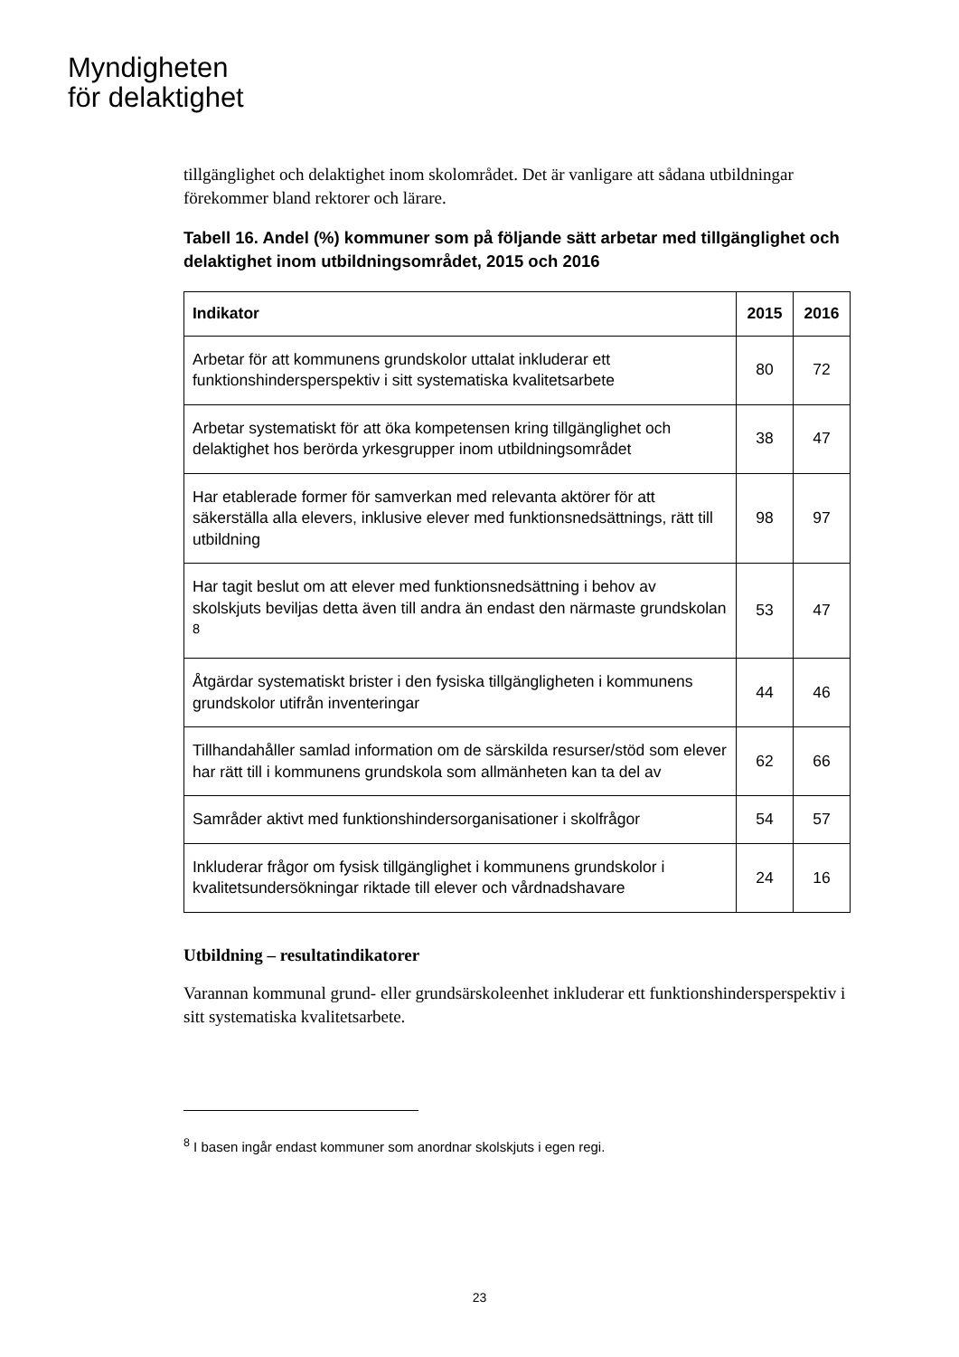Myndigheten
för delaktighet
tillgänglighet och delaktighet inom skolområdet. Det är vanligare att sådana utbildningar förekommer bland rektorer och lärare.
Tabell 16. Andel (%) kommuner som på följande sätt arbetar med tillgänglighet och delaktighet inom utbildningsområdet, 2015 och 2016
| Indikator | 2015 | 2016 |
| --- | --- | --- |
| Arbetar för att kommunens grundskolor uttalat inkluderar ett funktionshindersperspektiv i sitt systematiska kvalitetsarbete | 80 | 72 |
| Arbetar systematiskt för att öka kompetensen kring tillgänglighet och delaktighet hos berörda yrkesgrupper inom utbildningsområdet | 38 | 47 |
| Har etablerade former för samverkan med relevanta aktörer för att säkerställa alla elevers, inklusive elever med funktionsnedsättnings, rätt till utbildning | 98 | 97 |
| Har tagit beslut om att elever med funktionsnedsättning i behov av skolskjuts beviljas detta även till andra än endast den närmaste grundskolan <sup>8</sup> | 53 | 47 |
| Åtgärdar systematiskt brister i den fysiska tillgängligheten i kommunens grundskolor utifrån inventeringar | 44 | 46 |
| Tillhandahåller samlad information om de särskilda resurser/stöd som elever har rätt till i kommunens grundskola som allmänheten kan ta del av | 62 | 66 |
| Samråder aktivt med funktionshindersorganisationer i skolfrågor | 54 | 57 |
| Inkluderar frågor om fysisk tillgänglighet i kommunens grundskolor i kvalitetsundersökningar riktade till elever och vårdnadshavare | 24 | 16 |
Utbildning – resultatindikatorer
Varannan kommunal grund- eller grundsärskoleenhet inkluderar ett funktionshindersperspektiv i sitt systematiska kvalitetsarbete.
<sup>8</sup> I basen ingår endast kommuner som anordnar skolskjuts i egen regi.
23